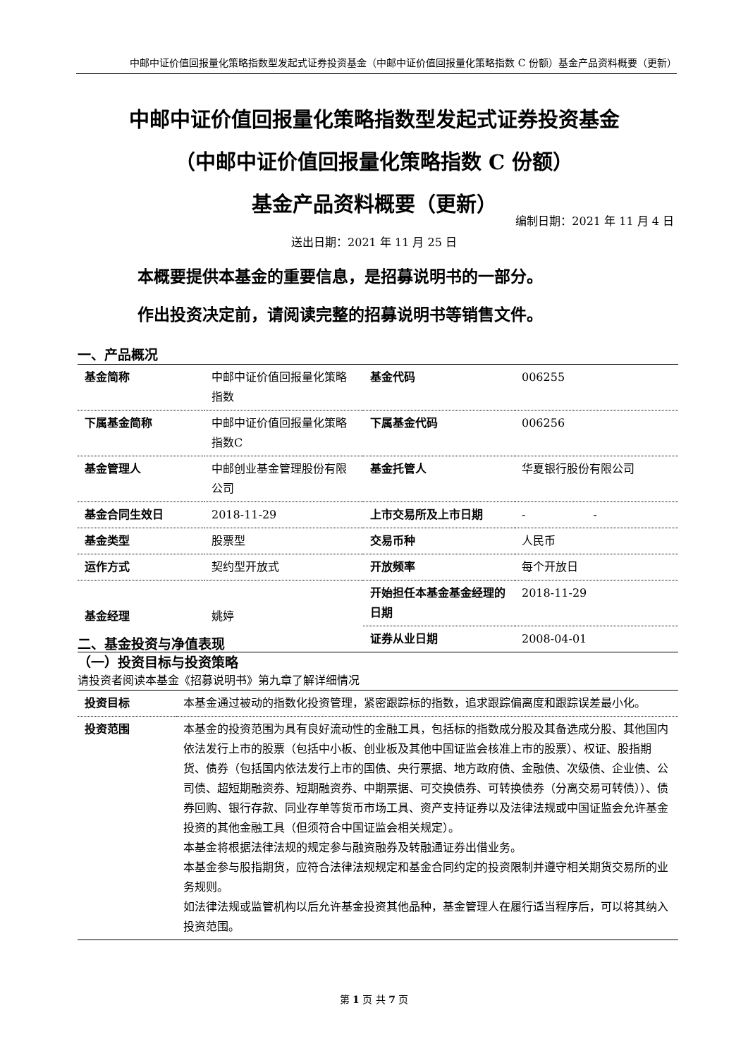中邮中证价值回报量化策略指数型发起式证券投资基金（中邮中证价值回报量化策略指数 C 份额）基金产品资料概要（更新）
中邮中证价值回报量化策略指数型发起式证券投资基金
（中邮中证价值回报量化策略指数 C 份额）
基金产品资料概要（更新）
编制日期：2021 年 11 月 4 日
送出日期：2021 年 11 月 25 日
本概要提供本基金的重要信息，是招募说明书的一部分。
作出投资决定前，请阅读完整的招募说明书等销售文件。
一、产品概况
| 基金简称 | 中邮中证价值回报量化策略指数 | 基金代码 | 006255 |
| 下属基金简称 | 中邮中证价值回报量化策略指数C | 下属基金代码 | 006256 |
| 基金管理人 | 中邮创业基金管理股份有限公司 | 基金托管人 | 华夏银行股份有限公司 |
| 基金合同生效日 | 2018-11-29 | 上市交易所及上市日期 | - - |
| 基金类型 | 股票型 | 交易币种 | 人民币 |
| 运作方式 | 契约型开放式 | 开放频率 | 每个开放日 |
| 基金经理 | 姚婷 | 开始担任本基金基金经理的日期 | 2018-11-29 |
| | | 证券从业日期 | 2008-04-01 |
二、基金投资与净值表现
（一）投资目标与投资策略
请投资者阅读本基金《招募说明书》第九章了解详细情况
| 投资目标 | 本基金通过被动的指数化投资管理，紧密跟踪标的指数，追求跟踪偏离度和跟踪误差最小化。 |
| 投资范围 | 本基金的投资范围为具有良好流动性的金融工具，包括标的指数成分股及其备选成分股、其他国内依法发行上市的股票（包括中小板、创业板及其他中国证监会核准上市的股票）、权证、股指期货、债券（包括国内依法发行上市的国债、央行票据、地方政府债、金融债、次级债、企业债、公司债、超短期融资券、短期融资券、中期票据、可交换债券、可转换债券（分离交易可转债））、债券回购、银行存款、同业存单等货币市场工具、资产支持证券以及法律法规或中国证监会允许基金投资的其他金融工具（但须符合中国证监会相关规定）。 本基金将根据法律法规的规定参与融资融券及转融通证券出借业务。 本基金参与股指期货，应符合法律法规规定和基金合同约定的投资限制并遵守相关期货交易所的业务规则。 如法律法规或监管机构以后允许基金投资其他品种，基金管理人在履行适当程序后，可以将其纳入投资范围。 |
第 1 页 共 7 页